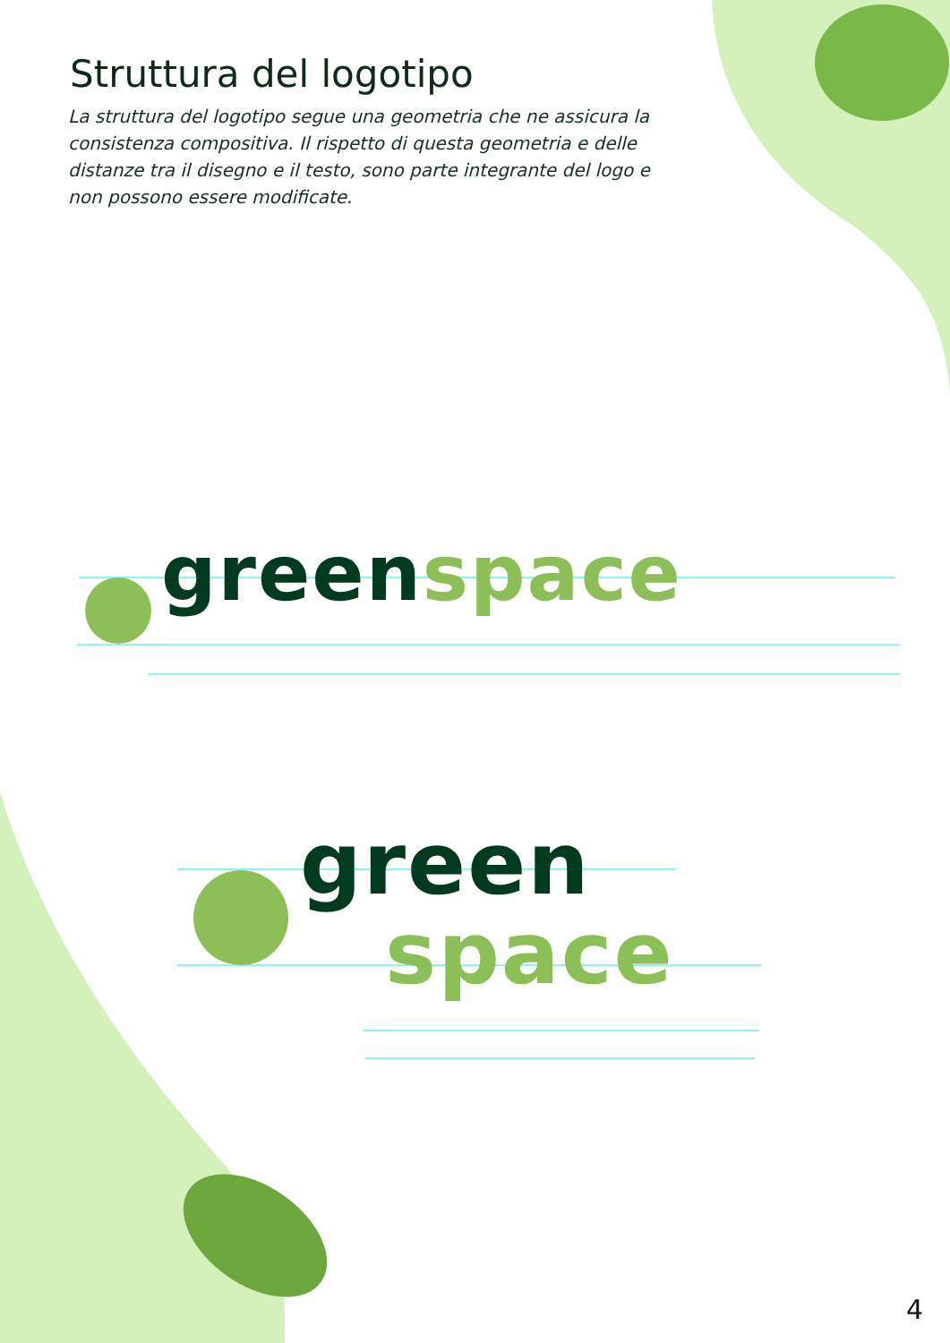Struttura del logotipo
La struttura del logotipo segue una geometria che ne assicura la consistenza compositiva. Il rispetto di questa geometria e delle distanze tra il disegno e il testo, sono parte integrante del logo e non possono essere modificate.
green space
green
space
4